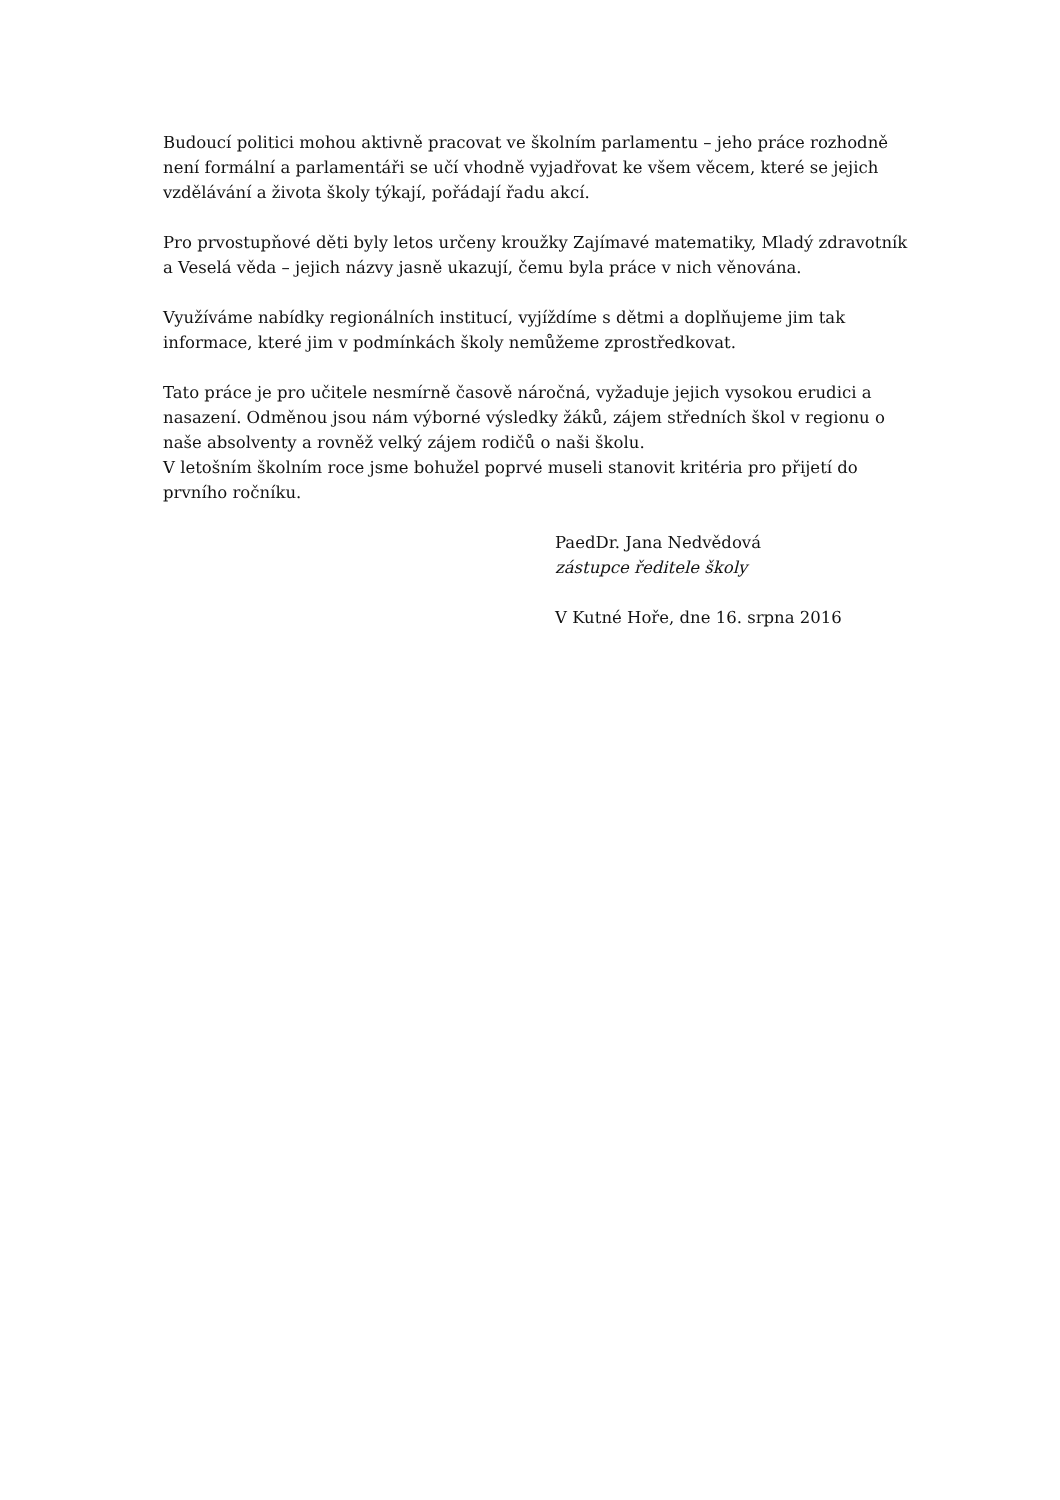Budoucí politici mohou aktivně pracovat ve školním parlamentu – jeho práce rozhodně není formální a parlamentáři se učí vhodně vyjadřovat ke všem věcem, které se jejich vzdělávání a života školy týkají, pořádají řadu akcí.
Pro prvostupňové děti byly letos určeny kroužky Zajímavé matematiky, Mladý zdravotník a Veselá věda – jejich názvy jasně ukazují, čemu byla práce v nich věnována.
Využíváme nabídky regionálních institucí, vyjíždíme s dětmi a doplňujeme jim tak informace, které jim v podmínkách školy nemůžeme zprostředkovat.
Tato práce je pro učitele nesmírně časově náročná, vyžaduje jejich vysokou erudici a nasazení. Odměnou jsou nám výborné výsledky žáků, zájem středních škol v regionu o naše absolventy a rovněž velký zájem rodičů o naši školu.
V letošním školním roce jsme bohužel poprvé museli stanovit kritéria pro přijetí do prvního ročníku.
PaedDr. Jana Nedvědová
zástupce ředitele školy
V Kutné Hoře, dne 16. srpna 2016